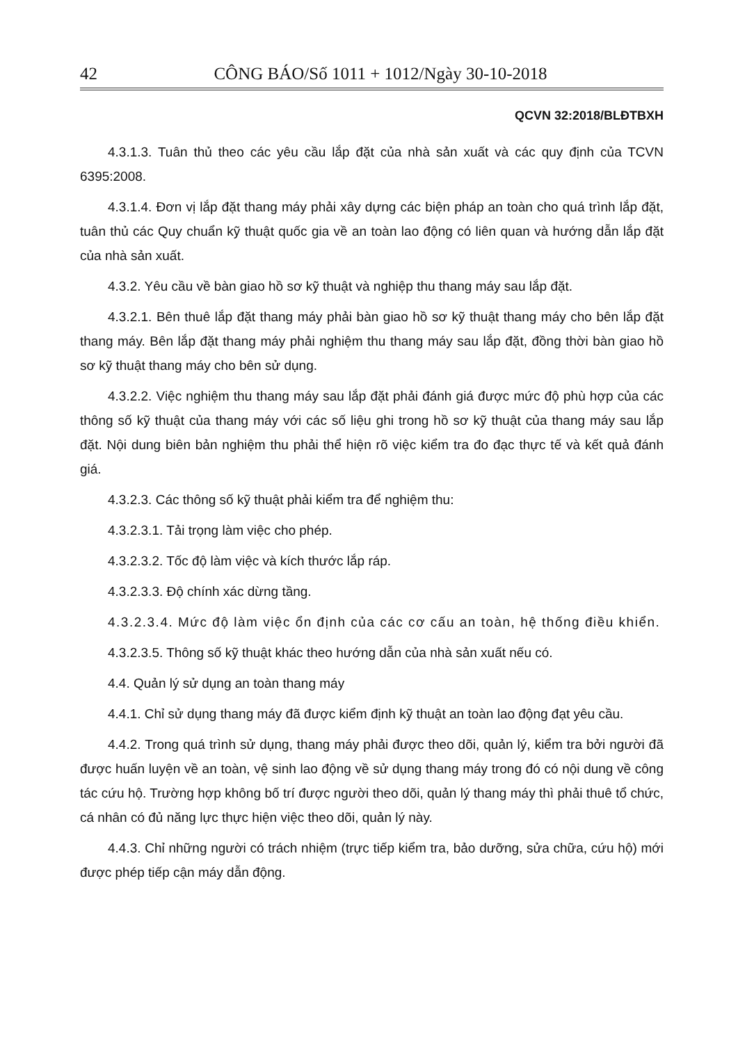42 CÔNG BÁO/Số 1011 + 1012/Ngày 30-10-2018
QCVN 32:2018/BLĐTBXH
4.3.1.3. Tuân thủ theo các yêu cầu lắp đặt của nhà sản xuất và các quy định của TCVN 6395:2008.
4.3.1.4. Đơn vị lắp đặt thang máy phải xây dựng các biện pháp an toàn cho quá trình lắp đặt, tuân thủ các Quy chuẩn kỹ thuật quốc gia về an toàn lao động có liên quan và hướng dẫn lắp đặt của nhà sản xuất.
4.3.2. Yêu cầu về bàn giao hồ sơ kỹ thuật và nghiệp thu thang máy sau lắp đặt.
4.3.2.1. Bên thuê lắp đặt thang máy phải bàn giao hồ sơ kỹ thuật thang máy cho bên lắp đặt thang máy. Bên lắp đặt thang máy phải nghiệm thu thang máy sau lắp đặt, đồng thời bàn giao hồ sơ kỹ thuật thang máy cho bên sử dụng.
4.3.2.2. Việc nghiệm thu thang máy sau lắp đặt phải đánh giá được mức độ phù hợp của các thông số kỹ thuật của thang máy với các số liệu ghi trong hồ sơ kỹ thuật của thang máy sau lắp đặt. Nội dung biên bản nghiệm thu phải thể hiện rõ việc kiểm tra đo đạc thực tế và kết quả đánh giá.
4.3.2.3. Các thông số kỹ thuật phải kiểm tra để nghiệm thu:
4.3.2.3.1. Tải trọng làm việc cho phép.
4.3.2.3.2. Tốc độ làm việc và kích thước lắp ráp.
4.3.2.3.3. Độ chính xác dừng tầng.
4.3.2.3.4. Mức độ làm việc ổn định của các cơ cấu an toàn, hệ thống điều khiển.
4.3.2.3.5. Thông số kỹ thuật khác theo hướng dẫn của nhà sản xuất nếu có.
4.4. Quản lý sử dụng an toàn thang máy
4.4.1. Chỉ sử dụng thang máy đã được kiểm định kỹ thuật an toàn lao động đạt yêu cầu.
4.4.2. Trong quá trình sử dụng, thang máy phải được theo dõi, quản lý, kiểm tra bởi người đã được huấn luyện về an toàn, vệ sinh lao động về sử dụng thang máy trong đó có nội dung về công tác cứu hộ. Trường hợp không bố trí được người theo dõi, quản lý thang máy thì phải thuê tổ chức, cá nhân có đủ năng lực thực hiện việc theo dõi, quản lý này.
4.4.3. Chỉ những người có trách nhiệm (trực tiếp kiểm tra, bảo dưỡng, sửa chữa, cứu hộ) mới được phép tiếp cận máy dẫn động.